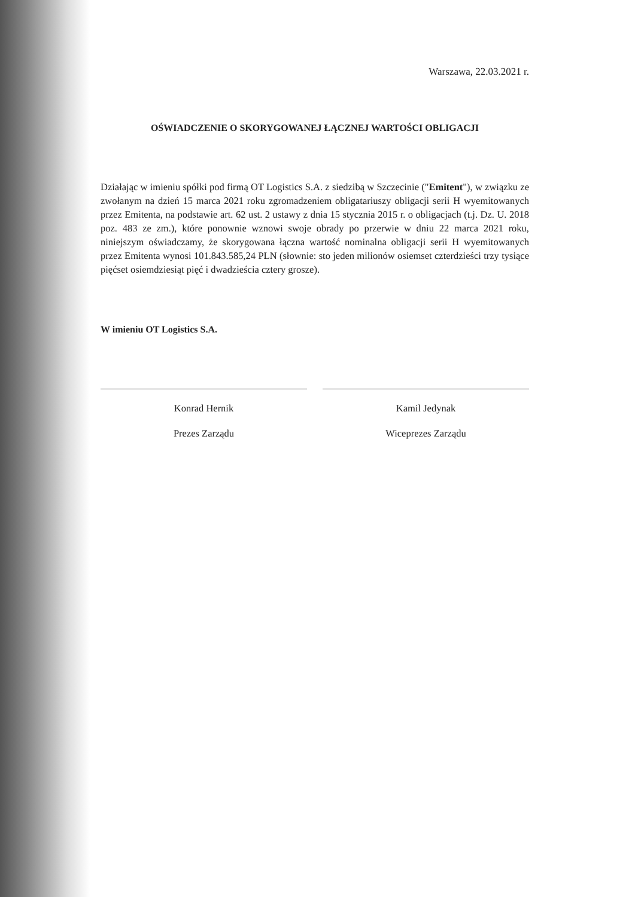Warszawa, 22.03.2021 r.
OŚWIADCZENIE O SKORYGOWANEJ ŁĄCZNEJ WARTOŚCI OBLIGACJI
Działając w imieniu spółki pod firmą OT Logistics S.A. z siedzibą w Szczecinie ("Emitent"), w związku ze zwołanym na dzień 15 marca 2021 roku zgromadzeniem obligatariuszy obligacji serii H wyemitowanych przez Emitenta, na podstawie art. 62 ust. 2 ustawy z dnia 15 stycznia 2015 r. o obligacjach (t.j. Dz. U. 2018 poz. 483 ze zm.), które ponownie wznowi swoje obrady po przerwie w dniu 22 marca 2021 roku, niniejszym oświadczamy, że skorygowana łączna wartość nominalna obligacji serii H wyemitowanych przez Emitenta wynosi 101.843.585,24 PLN (słownie: sto jeden milionów osiemset czterdzieści trzy tysiące pięćset osiemdziesiąt pięć i dwadzieścia cztery grosze).
W imieniu OT Logistics S.A.
Konrad Hernik
Prezes Zarządu
Kamil Jedynak
Wiceprezes Zarządu